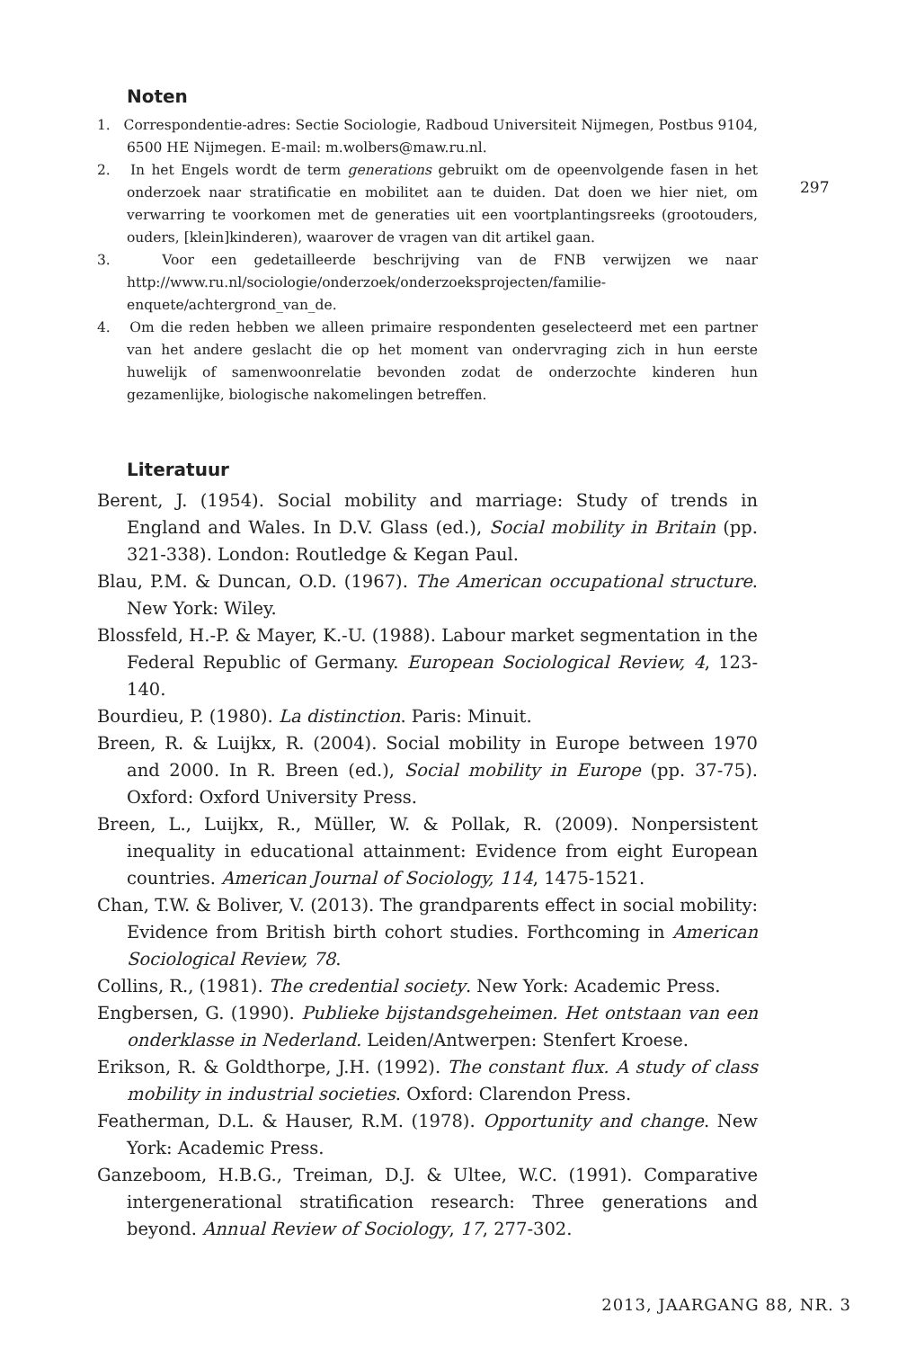Noten
1. Correspondentie-adres: Sectie Sociologie, Radboud Universiteit Nijmegen, Postbus 9104, 6500 HE Nijmegen. E-mail: m.wolbers@maw.ru.nl.
2. In het Engels wordt de term generations gebruikt om de opeenvolgende fasen in het onderzoek naar stratificatie en mobilitet aan te duiden. Dat doen we hier niet, om verwarring te voorkomen met de generaties uit een voortplantingsreeks (grootouders, ouders, [klein]kinderen), waarover de vragen van dit artikel gaan.
3. Voor een gedetailleerde beschrijving van de FNB verwijzen we naar http://www.ru.nl/sociologie/onderzoek/onderzoeksprojecten/familie-enquete/achtergrond_van_de.
4. Om die reden hebben we alleen primaire respondenten geselecteerd met een partner van het andere geslacht die op het moment van ondervraging zich in hun eerste huwelijk of samenwoonrelatie bevonden zodat de onderzochte kinderen hun gezamenlijke, biologische nakomelingen betreffen.
Literatuur
Berent, J. (1954). Social mobility and marriage: Study of trends in England and Wales. In D.V. Glass (ed.), Social mobility in Britain (pp. 321-338). London: Routledge & Kegan Paul.
Blau, P.M. & Duncan, O.D. (1967). The American occupational structure. New York: Wiley.
Blossfeld, H.-P. & Mayer, K.-U. (1988). Labour market segmentation in the Federal Republic of Germany. European Sociological Review, 4, 123-140.
Bourdieu, P. (1980). La distinction. Paris: Minuit.
Breen, R. & Luijkx, R. (2004). Social mobility in Europe between 1970 and 2000. In R. Breen (ed.), Social mobility in Europe (pp. 37-75). Oxford: Oxford University Press.
Breen, L., Luijkx, R., Müller, W. & Pollak, R. (2009). Nonpersistent inequality in educational attainment: Evidence from eight European countries. American Journal of Sociology, 114, 1475-1521.
Chan, T.W. & Boliver, V. (2013). The grandparents effect in social mobility: Evidence from British birth cohort studies. Forthcoming in American Sociological Review, 78.
Collins, R., (1981). The credential society. New York: Academic Press.
Engbersen, G. (1990). Publieke bijstandsgeheimen. Het ontstaan van een onderklasse in Nederland. Leiden/Antwerpen: Stenfert Kroese.
Erikson, R. & Goldthorpe, J.H. (1992). The constant flux. A study of class mobility in industrial societies. Oxford: Clarendon Press.
Featherman, D.L. & Hauser, R.M. (1978). Opportunity and change. New York: Academic Press.
Ganzeboom, H.B.G., Treiman, D.J. & Ultee, W.C. (1991). Comparative intergenerational stratification research: Three generations and beyond. Annual Review of Sociology, 17, 277-302.
297
2013, JAARGANG 88, NR. 3